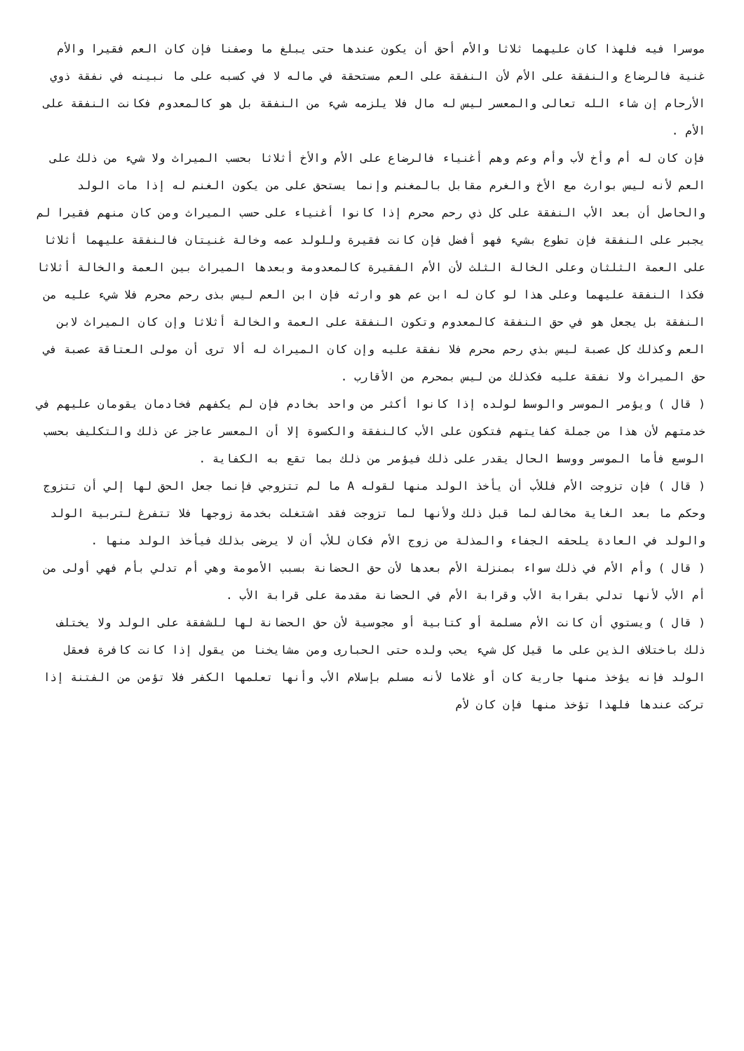موسرا فيه فلهذا كان عليهما ثلاثا والأم أحق أن يكون عندها حتى يبلغ ما وصفنا فإن كان العم فقيرا والأم غنية فالرضاع والنفقة على الأم لأن النفقة على العم مستحقة في ماله لا في كسبه على ما نبينه في نفقة ذوي الأرحام إن شاء الله تعالى والمعسر ليس له مال فلا يلزمه شيء من النفقة بل هو كالمعدوم فكانت النفقة على الأم .
فإن كان له أم وأخ لأب وأم وعم وهم أغنياء فالرضاع على الأم والأخ أثلاثا بحسب الميراث ولا شيء من ذلك على العم لأنه ليس بوارث مع الأخ والغرم مقابل بالمغنم وإنما يستحق على من يكون الغنم له إذا مات الولد والحاصل أن بعد الأب النفقة على كل ذي رحم محرم إذا كانوا أغنياء على حسب الميراث ومن كان منهم فقيرا لم يجبر على النفقة فإن تطوع بشيء فهو أفضل فإن كانت فقيرة وللولد عمه وخالة غنيتان فالنفقة عليهما أثلاثا على العمة الثلثان وعلى الخالة الثلث لأن الأم الفقيرة كالمعدومة وبعدها الميراث بين العمة والخالة أثلاثا فكذا النفقة عليهما وعلى هذا لو كان له ابن عم هو وارثه فإن ابن العم ليس بذى رحم محرم فلا شيء عليه من النفقة بل يجعل هو في حق النفقة كالمعدوم وتكون النفقة على العمة والخالة أثلاثا وإن كان الميراث لابن العم وكذلك كل عصبة ليس بذي رحم محرم فلا نفقة عليه وإن كان الميراث له ألا ترى أن مولى العتاقة عصبة في حق الميراث ولا نفقة عليه فكذلك من ليس بمحرم من الأقارب .
( قال ) ويؤمر الموسر والوسط لولده إذا كانوا أكثر من واحد بخادم فإن لم يكفهم فخادمان يقومان عليهم في خدمتهم لأن هذا من جملة كفايتهم فتكون على الأب كالنفقة والكسوة إلا أن المعسر عاجز عن ذلك والتكليف بحسب الوسع فأما الموسر ووسط الحال يقدر على ذلك فيؤمر من ذلك بما تقع به الكفاية .
( قال ) فإن تزوجت الأم فللأب أن يأخذ الولد منها لقوله A ما لم تتزوجي فإنما جعل الحق لها إلي أن تتزوج وحكم ما بعد الغاية مخالف لما قبل ذلك ولأنها لما تزوجت فقد اشتغلت بخدمة زوجها فلا تتفرغ لتربية الولد والولد في العادة يلحقه الجفاء والمذلة من زوج الأم فكان للأب أن لا يرضى بذلك فيأخذ الولد منها .
( قال ) وأم الأم في ذلك سواء بمنزلة الأم بعدها لأن حق الحضانة بسبب الأمومة وهي أم تدلي بأم فهي أولى من أم الأب لأنها تدلي بقرابة الأب وقرابة الأم في الحضانة مقدمة على قرابة الأب .
( قال ) ويستوي أن كانت الأم مسلمة أو كتابية أو مجوسية لأن حق الحضانة لها للشفقة على الولد ولا يختلف ذلك باختلاف الذين على ما قيل كل شيء يحب ولده حتى الحبارى ومن مشايخنا من يقول إذا كانت كافرة فعقل الولد فإنه يؤخذ منها جارية كان أو غلاما لأنه مسلم بإسلام الأب وأنها تعلمها الكفر فلا تؤمن من الفتنة إذا تركت عندها فلهذا تؤخذ منها فإن كان لأم